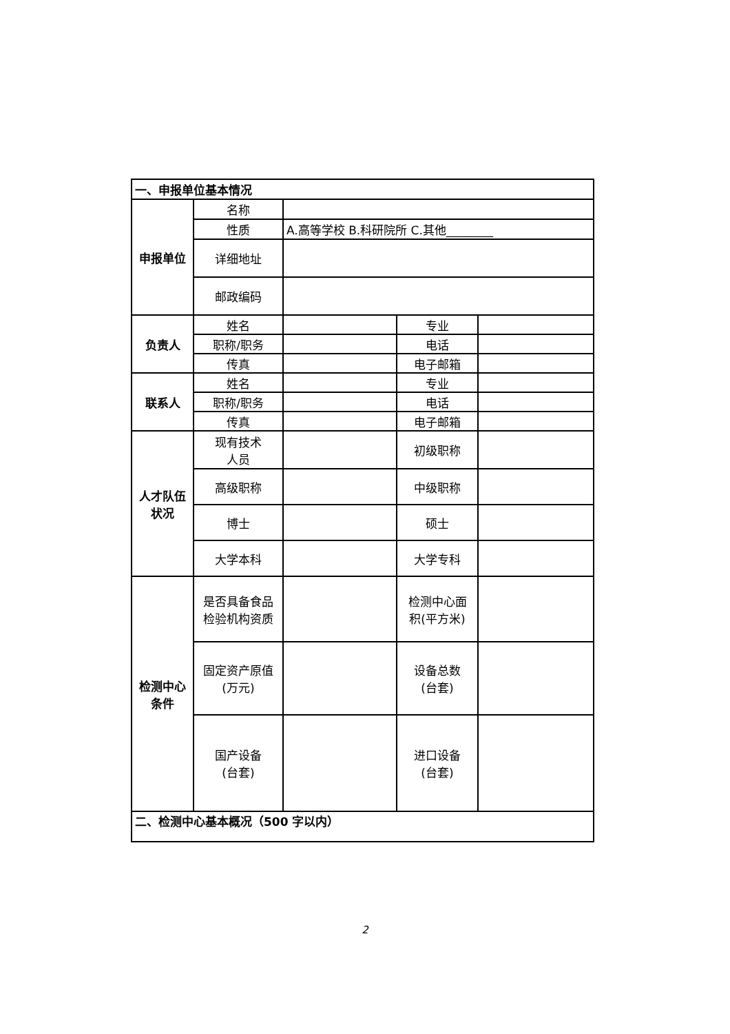| 一、申报单位基本情况 | | | | |
| 申报单位 | 名称 | | | |
| | 性质 | A.高等学校 B.科研院所 C.其他________ | | |
| | 详细地址 | | | |
| | 邮政编码 | | | |
| 负责人 | 姓名 | | 专业 | |
| | 职称/职务 | | 电话 | |
| | 传真 | | 电子邮箱 | |
| 联系人 | 姓名 | | 专业 | |
| | 职称/职务 | | 电话 | |
| | 传真 | | 电子邮箱 | |
| 人才队伍 状况 | 现有技术 人员 | | 初级职称 | |
| | 高级职称 | | 中级职称 | |
| | 博士 | | 硕士 | |
| | 大学本科 | | 大学专科 | |
| 检测中心 条件 | 是否具备食品 检验机构资质 | | 检测中心面 积(平方米) | |
| | 固定资产原值 (万元) | | 设备总数 (台套) | |
| | 国产设备 (台套) | | 进口设备 (台套) | |
| 二、检测中心基本概况（500 字以内） | | | | |
2